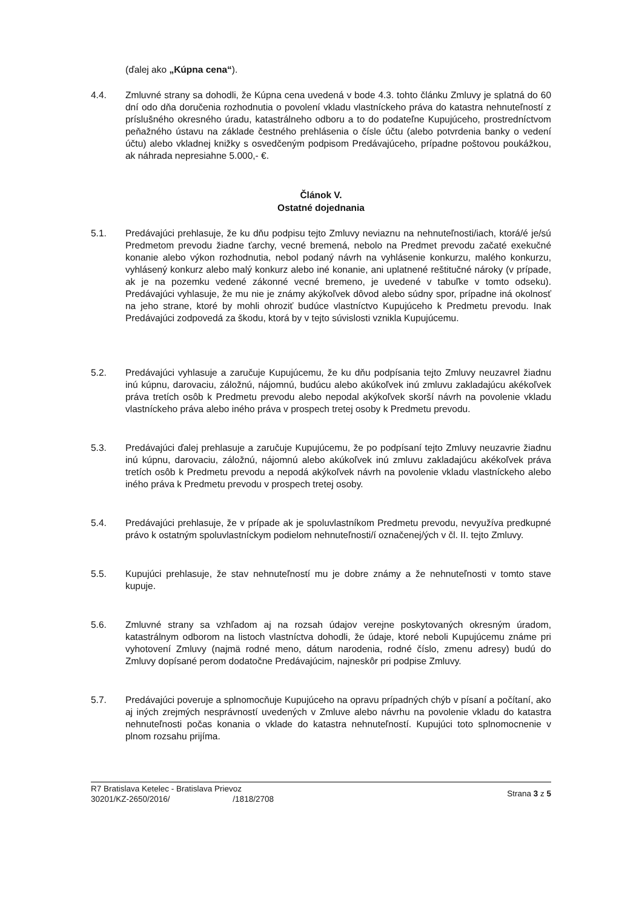(ďalej ako „Kúpna cena“).
4.4. Zmluvné strany sa dohodli, že Kúpna cena uvedená v bode 4.3. tohto článku Zmluvy je splatná do 60 dní odo dňa doručenia rozhodnutia o povolení vkladu vlastníckeho práva do katastra nehnuteľností z príslušného okresného úradu, katastrálneho odboru a to do podateľne Kupujúceho, prostredníctvom peňažného ústavu na základe čestného prehlásenia o čísle účtu (alebo potvrdenia banky o vedení účtu) alebo vkladnej knižky s osvedčeným podpisom Predávajúceho, prípadne poštovou poukážkou, ak náhrada nepresiahne 5.000,- €.
Článok V.
Ostatné dojednania
5.1. Predávajúci prehlasuje, že ku dňu podpisu tejto Zmluvy neviaznu na nehnuteľnosti/iach, ktorá/é je/sú Predmetom prevodu žiadne ťarchy, vecné bremená, nebolo na Predmet prevodu začaté exekučné konanie alebo výkon rozhodnutia, nebol podaný návrh na vyhlásenie konkurzu, malého konkurzu, vyhlásený konkurz alebo malý konkurz alebo iné konanie, ani uplatnené reštitučné nároky (v prípade, ak je na pozemku vedené zákonné vecné bremeno, je uvedené v tabuľke v tomto odseku). Predávajúci vyhlasuje, že mu nie je známy akýkoľvek dôvod alebo súdny spor, prípadne iná okolnosť na jeho strane, ktoré by mohli ohroziť budúce vlastníctvo Kupujúceho k Predmetu prevodu. Inak Predávajúci zodpovedá za škodu, ktorá by v tejto súvislosti vznikla Kupujúcemu.
5.2. Predávajúci vyhlasuje a zaručuje Kupujúcemu, že ku dňu podpísania tejto Zmluvy neuzavrel žiadnu inú kúpnu, darovaciu, záložnú, nájomnú, budúcu alebo akúkoľvek inú zmluvu zakladajúcu akékoľvek práva tretích osôb k Predmetu prevodu alebo nepodal akýkoľvek skorší návrh na povolenie vkladu vlastníckeho práva alebo iného práva v prospech tretej osoby k Predmetu prevodu.
5.3. Predávajúci ďalej prehlasuje a zaručuje Kupujúcemu, že po podpísaní tejto Zmluvy neuzavrie žiadnu inú kúpnu, darovaciu, záložnú, nájomnú alebo akúkoľvek inú zmluvu zakladajúcu akékoľvek práva tretích osôb k Predmetu prevodu a nepodá akýkoľvek návrh na povolenie vkladu vlastníckeho alebo iného práva k Predmetu prevodu v prospech tretej osoby.
5.4. Predávajúci prehlasuje, že v prípade ak je spoluvlastníkom Predmetu prevodu, nevyužíva predkupné právo k ostatným spoluvlastníckym podielom nehnuteľnosti/í označenej/ých v čl. II. tejto Zmluvy.
5.5. Kupujúci prehlasuje, že stav nehnuteľností mu je dobre známy a že nehnuteľnosti v tomto stave kupuje.
5.6. Zmluvné strany sa vzhľadom aj na rozsah údajov verejne poskytovaných okresným úradom, katastrálnym odborom na listoch vlastníctva dohodli, že údaje, ktoré neboli Kupujúcemu známe pri vyhotovení Zmluvy (najmä rodné meno, dátum narodenia, rodné číslo, zmenu adresy) budú do Zmluvy dopísané perom dodatočne Predávajúcim, najneskôr pri podpise Zmluvy.
5.7. Predávajúci poveruje a splnomocňuje Kupujúceho na opravu prípadných chýb v písaní a počítaní, ako aj iných zrejmých nesprávností uvedených v Zmluve alebo návrhu na povolenie vkladu do katastra nehnuteľnosti počas konania o vklade do katastra nehnuteľností. Kupujúci toto splnomocnenie v plnom rozsahu prijíma.
R7 Bratislava Ketelec - Bratislava Prievoz
30201/KZ-2650/2016/ /1818/2708
Strana 3 z 5